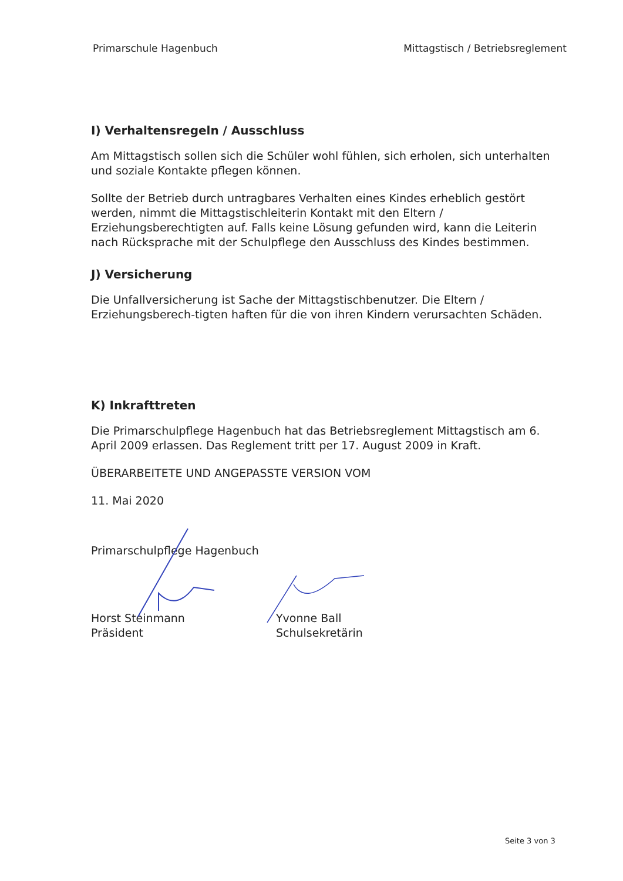Primarschule Hagenbuch Mittagstisch / Betriebsreglement
I) Verhaltensregeln / Ausschluss
Am Mittagstisch sollen sich die Schüler wohl fühlen, sich erholen, sich unterhalten und soziale Kontakte pflegen können.
Sollte der Betrieb durch untragbares Verhalten eines Kindes erheblich gestört werden, nimmt die Mittagstischleiterin Kontakt mit den Eltern / Erziehungsberechtigten auf. Falls keine Lösung gefunden wird, kann die Leiterin nach Rücksprache mit der Schulpflege den Ausschluss des Kindes bestimmen.
J) Versicherung
Die Unfallversicherung ist Sache der Mittagstischbenutzer. Die Eltern / Erziehungsberech-tigten haften für die von ihren Kindern verursachten Schäden.
K) Inkrafttreten
Die Primarschulpflege Hagenbuch hat das Betriebsreglement Mittagstisch am 6. April 2009 erlassen. Das Reglement tritt per 17. August 2009 in Kraft.
ÜBERARBEITETE UND ANGEPASSTE VERSION VOM
11. Mai 2020
Primarschulpflege Hagenbuch
Horst Steinmann
Präsident
Yvonne Ball
Schulsekretärin
Seite 3 von 3